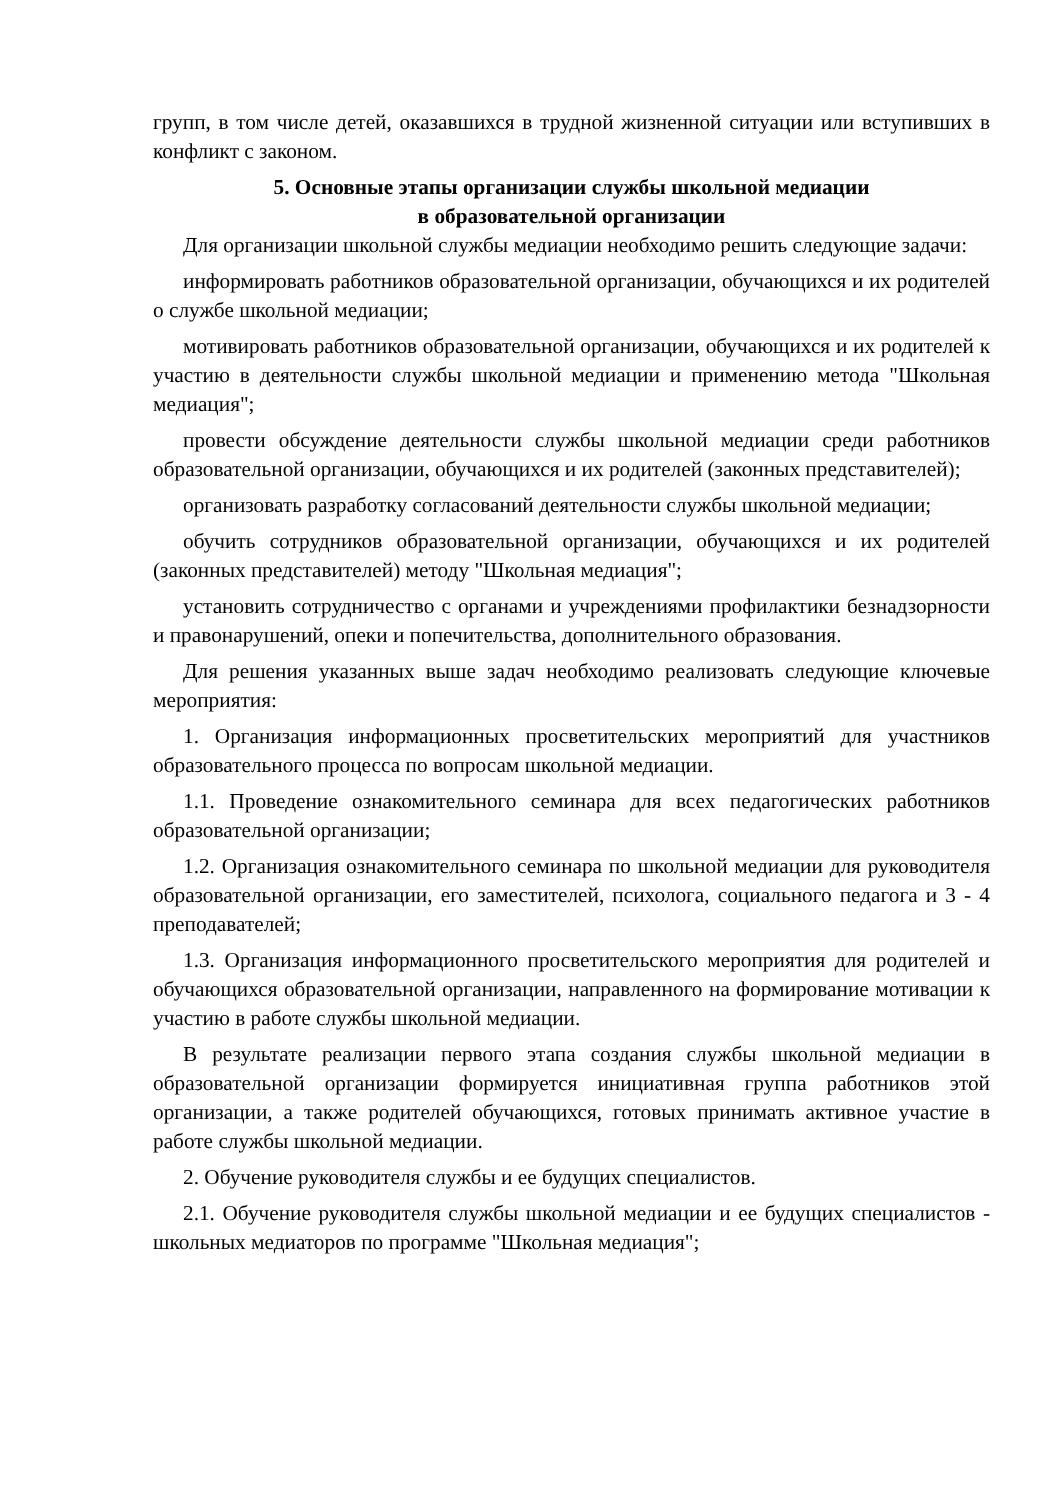групп, в том числе детей, оказавшихся в трудной жизненной ситуации или вступивших в конфликт с законом.
5. Основные этапы организации службы школьной медиации
в образовательной организации
Для организации школьной службы медиации необходимо решить следующие задачи:
информировать работников образовательной организации, обучающихся и их родителей о службе школьной медиации;
мотивировать работников образовательной организации, обучающихся и их родителей к участию в деятельности службы школьной медиации и применению метода "Школьная медиация";
провести обсуждение деятельности службы школьной медиации среди работников образовательной организации, обучающихся и их родителей (законных представителей);
организовать разработку согласований деятельности службы школьной медиации;
обучить сотрудников образовательной организации, обучающихся и их родителей (законных представителей) методу "Школьная медиация";
установить сотрудничество с органами и учреждениями профилактики безнадзорности и правонарушений, опеки и попечительства, дополнительного образования.
Для решения указанных выше задач необходимо реализовать следующие ключевые мероприятия:
1. Организация информационных просветительских мероприятий для участников образовательного процесса по вопросам школьной медиации.
1.1. Проведение ознакомительного семинара для всех педагогических работников образовательной организации;
1.2. Организация ознакомительного семинара по школьной медиации для руководителя образовательной организации, его заместителей, психолога, социального педагога и 3 - 4 преподавателей;
1.3. Организация информационного просветительского мероприятия для родителей и обучающихся образовательной организации, направленного на формирование мотивации к участию в работе службы школьной медиации.
В результате реализации первого этапа создания службы школьной медиации в образовательной организации формируется инициативная группа работников этой организации, а также родителей обучающихся, готовых принимать активное участие в работе службы школьной медиации.
2. Обучение руководителя службы и ее будущих специалистов.
2.1. Обучение руководителя службы школьной медиации и ее будущих специалистов - школьных медиаторов по программе "Школьная медиация";